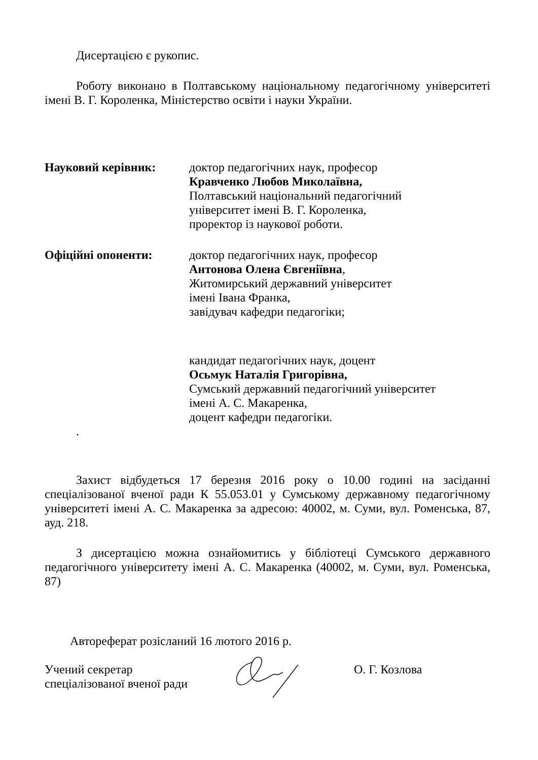Дисертацією є рукопис.
Роботу виконано в Полтавському національному педагогічному університеті імені В. Г. Короленка, Міністерство освіти і науки України.
Науковий керівник: доктор педагогічних наук, професор
Кравченко Любов Миколаївна,
Полтавський національний педагогічний
університет імені В. Г. Короленка,
проректор із наукової роботи.
Офіційні опоненти: доктор педагогічних наук, професор
Антонова Олена Євгеніївна,
Житомирський державний університет
імені Івана Франка,
завідувач кафедри педагогіки;
кандидат педагогічних наук, доцент
Осьмук Наталія Григорівна,
Сумський державний педагогічний університет
імені А. С. Макаренка,
доцент кафедри педагогіки.
.
Захист відбудеться 17 березня 2016 року о 10.00 годині на засіданні спеціалізованої вченої ради К 55.053.01 у Сумському державному педагогічному університеті імені А. С. Макаренка за адресою: 40002, м. Суми, вул. Роменська, 87, ауд. 218.
З дисертацією можна ознайомитись у бібліотеці Сумського державного педагогічного університету імені А. С. Макаренка (40002, м. Суми, вул. Роменська, 87)
Автореферат розісланий 16 лютого 2016 р.
Учений секретар
спеціалізованої вченої ради
О. Г. Козлова